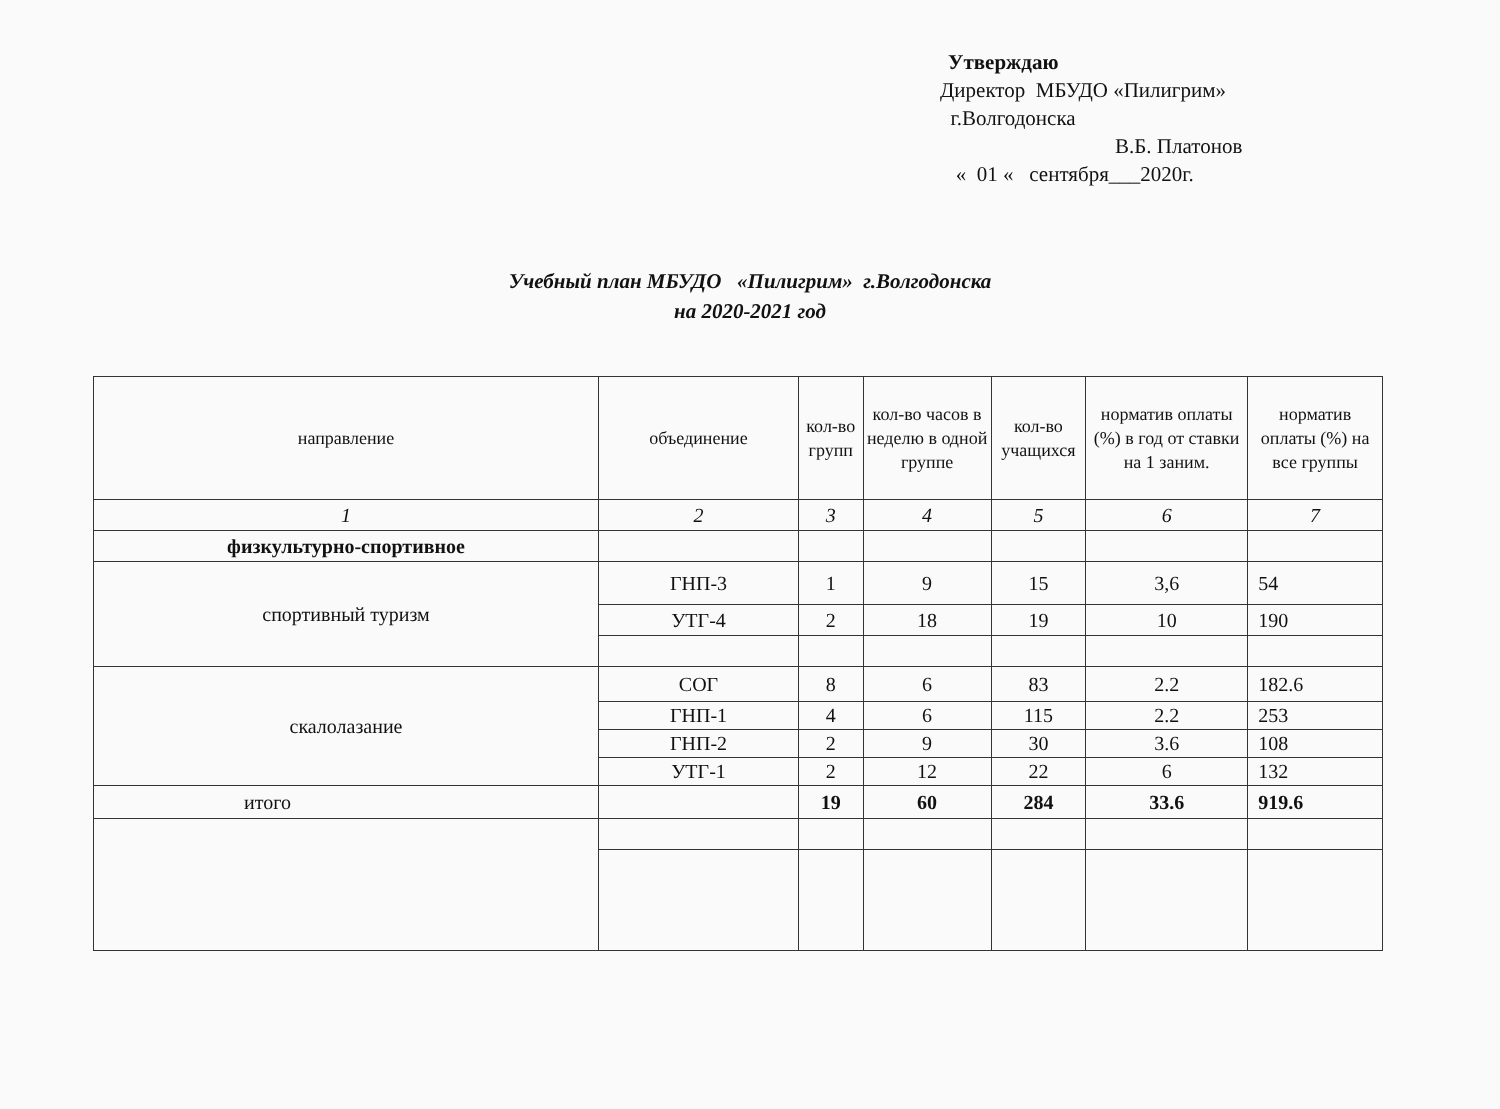Утверждаю
Директор МБУДО «Пилигрим»
г.Волгодонска
В.Б. Платонов
« 01 « сентября___2020г.
Учебный план МБУДО «Пилигрим» г.Волгодонска
на 2020-2021 год
| направление | объединение | кол-во групп | кол-во часов в неделю в одной группе | кол-во учащихся | норматив оплаты (%) в год от ставки на 1 заним. | норматив оплаты (%) на все группы |
| --- | --- | --- | --- | --- | --- | --- |
| 1 | 2 | 3 | 4 | 5 | 6 | 7 |
| физкультурно-спортивное | | | | | | |
| спортивный туризм | ГНП-3 | 1 | 9 | 15 | 3,6 | 54 |
| | УТГ-4 | 2 | 18 | 19 | 10 | 190 |
| скалолазание | СОГ | 8 | 6 | 83 | 2.2 | 182.6 |
| | ГНП-1 | 4 | 6 | 115 | 2.2 | 253 |
| | ГНП-2 | 2 | 9 | 30 | 3.6 | 108 |
| | УТГ-1 | 2 | 12 | 22 | 6 | 132 |
| итого | | 19 | 60 | 284 | 33.6 | 919.6 |